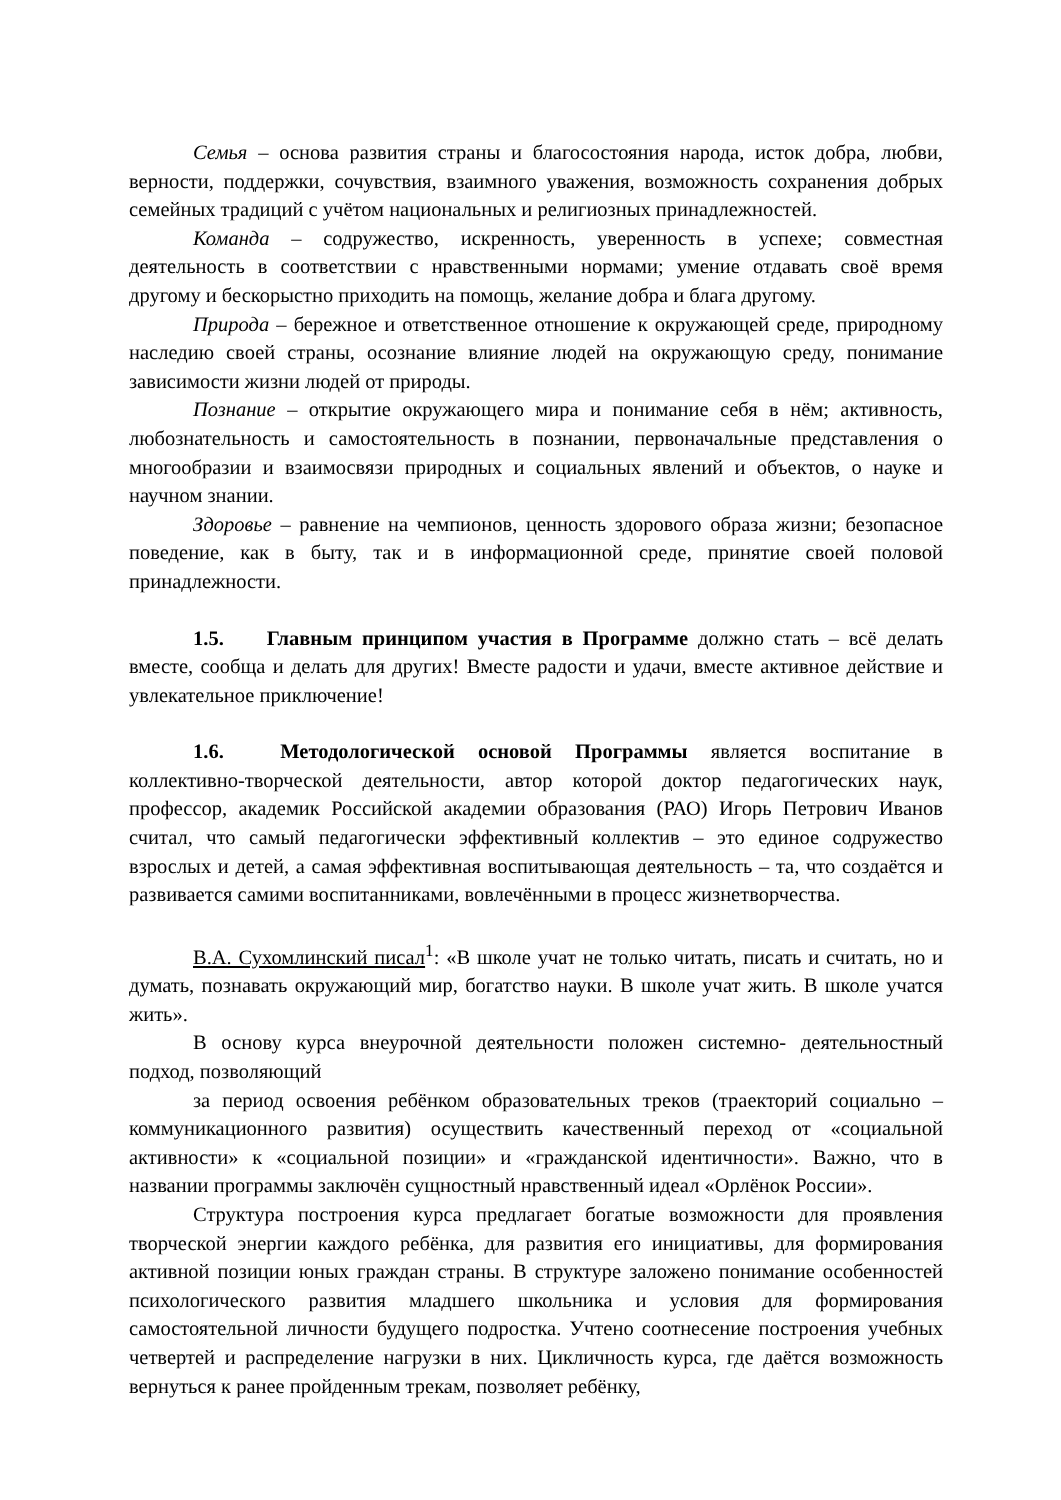Семья – основа развития страны и благосостояния народа, исток добра, любви, верности, поддержки, сочувствия, взаимного уважения, возможность сохранения добрых семейных традиций с учётом национальных и религиозных принадлежностей.
Команда – содружество, искренность, уверенность в успехе; совместная деятельность в соответствии с нравственными нормами; умение отдавать своё время другому и бескорыстно приходить на помощь, желание добра и блага другому.
Природа – бережное и ответственное отношение к окружающей среде, природному наследию своей страны, осознание влияние людей на окружающую среду, понимание зависимости жизни людей от природы.
Познание – открытие окружающего мира и понимание себя в нём; активность, любознательность и самостоятельность в познании, первоначальные представления о многообразии и взаимосвязи природных и социальных явлений и объектов, о науке и научном знании.
Здоровье – равнение на чемпионов, ценность здорового образа жизни; безопасное поведение, как в быту, так и в информационной среде, принятие своей половой принадлежности.
1.5. Главным принципом участия в Программе должно стать – всё делать вместе, сообща и делать для других! Вместе радости и удачи, вместе активное действие и увлекательное приключение!
1.6. Методологической основой Программы является воспитание в коллективно-творческой деятельности, автор которой доктор педагогических наук, профессор, академик Российской академии образования (РАО) Игорь Петрович Иванов считал, что самый педагогически эффективный коллектив – это единое содружество взрослых и детей, а самая эффективная воспитывающая деятельность – та, что создаётся и развивается самими воспитанниками, вовлечёнными в процесс жизнетворчества.
В.А. Сухомлинский писал<sup>1</sup>: «В школе учат не только читать, писать и считать, но и думать, познавать окружающий мир, богатство науки. В школе учат жить. В школе учатся жить».
В основу курса внеурочной деятельности положен системно- деятельностный подход, позволяющий
за период освоения ребёнком образовательных треков (траекторий социально – коммуникационного развития) осуществить качественный переход от «социальной активности» к «социальной позиции» и «гражданской идентичности». Важно, что в названии программы заключён сущностный нравственный идеал «Орлёнок России».
Структура построения курса предлагает богатые возможности для проявления творческой энергии каждого ребёнка, для развития его инициативы, для формирования активной позиции юных граждан страны. В структуре заложено понимание особенностей психологического развития младшего школьника и условия для формирования самостоятельной личности будущего подростка. Учтено соотнесение построения учебных четвертей и распределение нагрузки в них. Цикличность курса, где даётся возможность вернуться к ранее пройденным трекам, позволяет ребёнку,